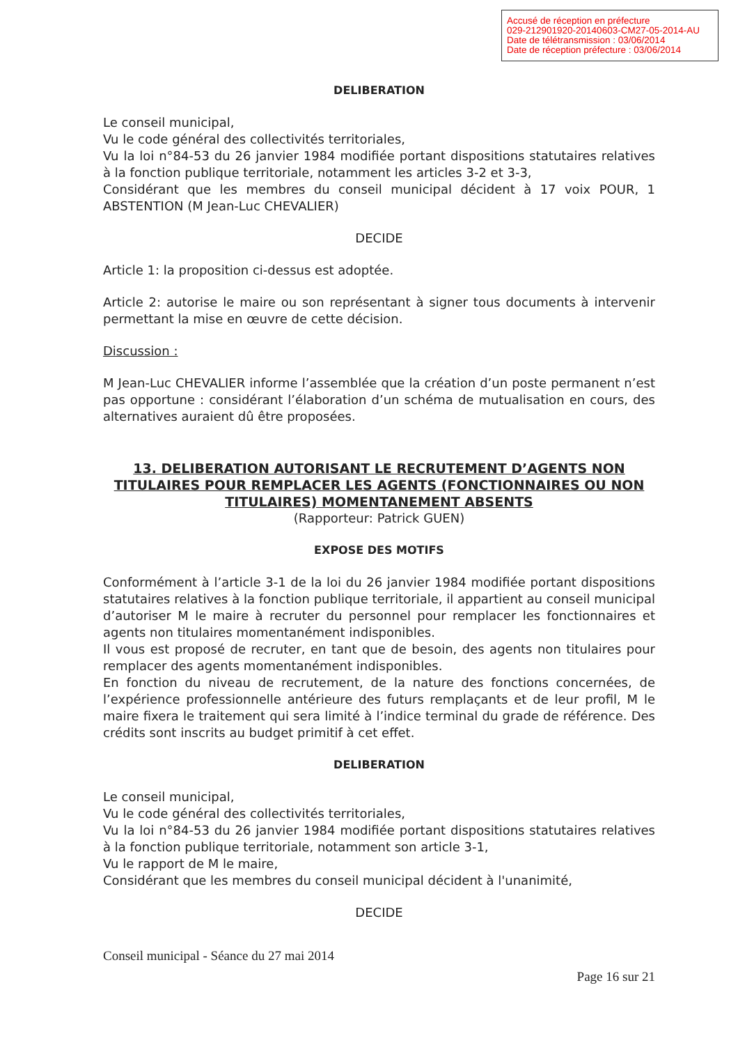Accusé de réception en préfecture
029-212901920-20140603-CM27-05-2014-AU
Date de télétransmission : 03/06/2014
Date de réception préfecture : 03/06/2014
DELIBERATION
Le conseil municipal,
Vu le code général des collectivités territoriales,
Vu la loi n°84-53 du 26 janvier 1984 modifiée portant dispositions statutaires relatives à la fonction publique territoriale, notamment les articles 3-2 et 3-3,
Considérant que les membres du conseil municipal décident à 17 voix POUR, 1 ABSTENTION (M Jean-Luc CHEVALIER)
DECIDE
Article 1: la proposition ci-dessus est adoptée.
Article 2: autorise le maire ou son représentant à signer tous documents à intervenir permettant la mise en œuvre de cette décision.
Discussion :
M Jean-Luc CHEVALIER informe l’assemblée que la création d’un poste permanent n’est pas opportune : considérant l’élaboration d’un schéma de mutualisation en cours, des alternatives auraient dû être proposées.
13. DELIBERATION AUTORISANT LE RECRUTEMENT D’AGENTS NON TITULAIRES POUR REMPLACER LES AGENTS (FONCTIONNAIRES OU NON TITULAIRES) MOMENTANEMENT ABSENTS
(Rapporteur: Patrick GUEN)
EXPOSE DES MOTIFS
Conformément à l’article 3-1 de la loi du 26 janvier 1984 modifiée portant dispositions statutaires relatives à la fonction publique territoriale, il appartient au conseil municipal d’autoriser M le maire à recruter du personnel pour remplacer les fonctionnaires et agents non titulaires momentanément indisponibles.
Il vous est proposé de recruter, en tant que de besoin, des agents non titulaires pour remplacer des agents momentanément indisponibles.
En fonction du niveau de recrutement, de la nature des fonctions concernées, de l’expérience professionnelle antérieure des futurs remplaçants et de leur profil, M le maire fixera le traitement qui sera limité à l’indice terminal du grade de référence. Des crédits sont inscrits au budget primitif à cet effet.
DELIBERATION
Le conseil municipal,
Vu le code général des collectivités territoriales,
Vu la loi n°84-53 du 26 janvier 1984 modifiée portant dispositions statutaires relatives à la fonction publique territoriale, notamment son article 3-1,
Vu le rapport de M le maire,
Considérant que les membres du conseil municipal décident à l'unanimité,
DECIDE
Conseil municipal - Séance du 27 mai 2014
Page 16 sur 21